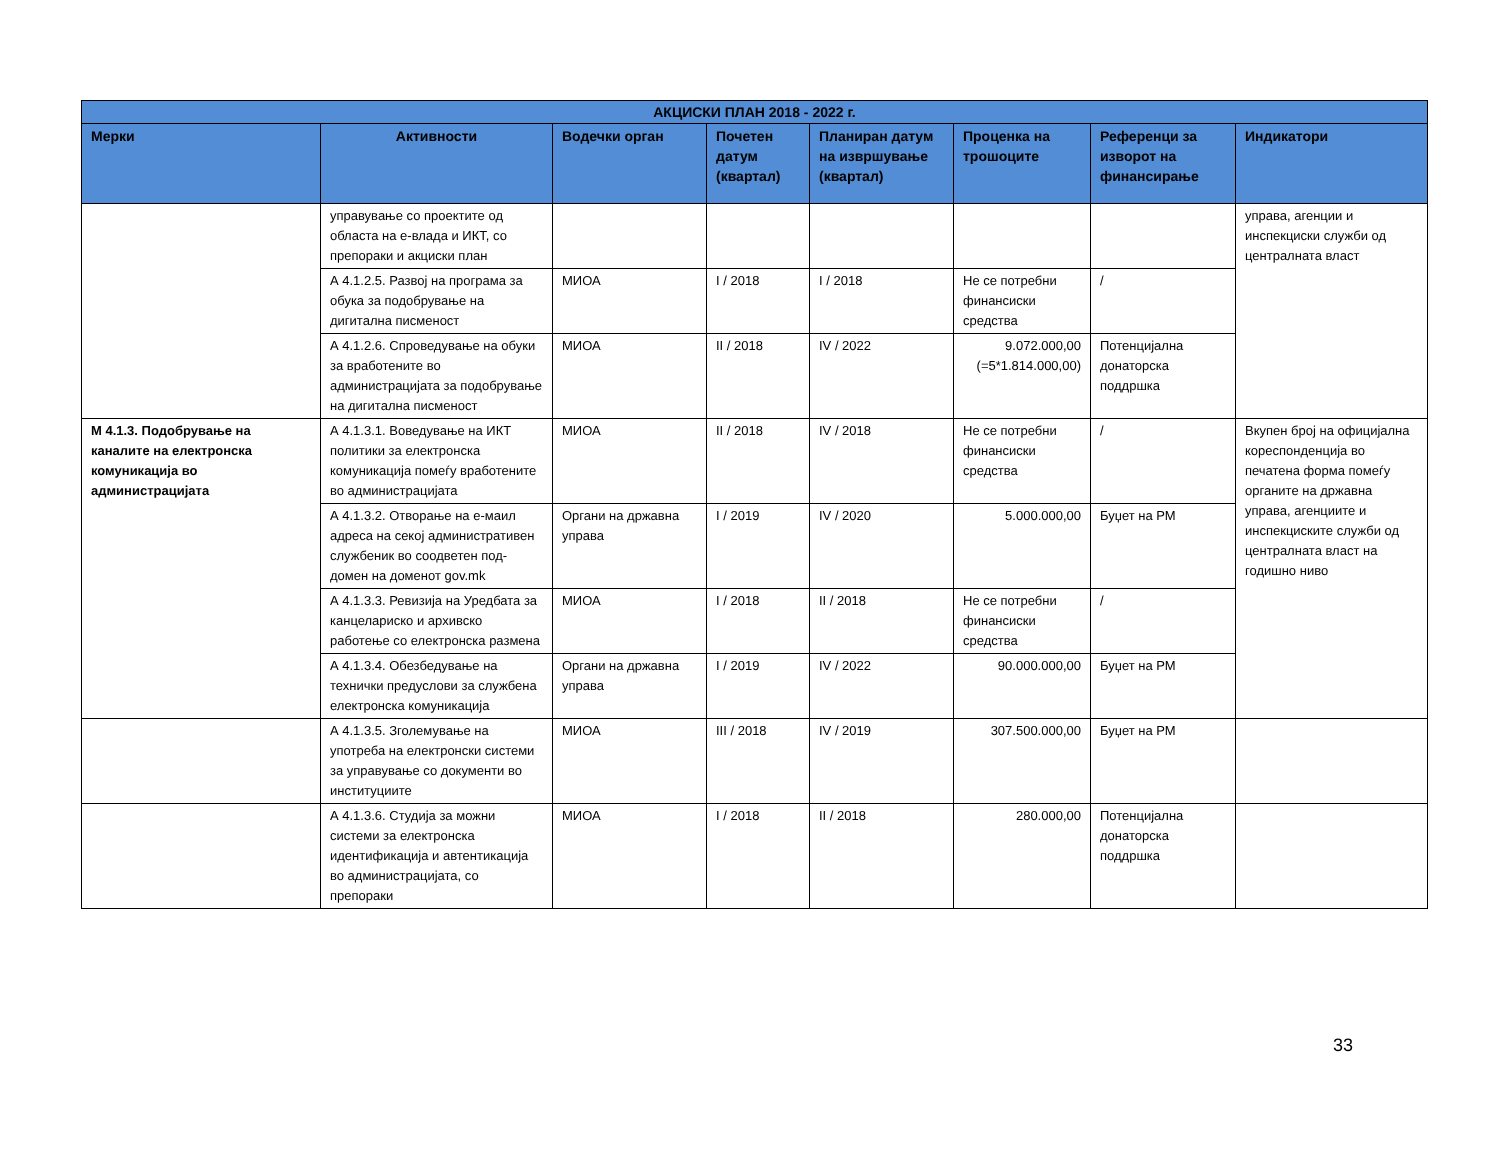| АКЦИСКИ ПЛАН 2018 - 2022 г. | | | | | | | |
| --- | --- | --- | --- | --- | --- | --- | --- |
| Мерки | Активности | Водечки орган | Почетен датум (квартал) | Планиран датум на извршување (квартал) | Проценка на трошоците | Референци за изворот на финансирање | Индикатори |
| | управување со проектите од областа на е-влада и ИКТ, со препораки и акциски план | | | | | | управа, агенции и инспекциски служби од централната власт |
| | А 4.1.2.5. Развој на програма за обука за подобрување на дигитална писменост | МИОА | I / 2018 | I / 2018 | Не се потребни финансиски средства | / | |
| | А 4.1.2.6. Спроведување на обуки за вработените во администрацијата за подобрување на дигитална писменост | МИОА | II / 2018 | IV / 2022 | 9.072.000,00 (=5*1.814.000,00) | Потенцијална донаторска поддршка | |
| М 4.1.3. Подобрување на каналите на електронска комуникација во администрацијата | А 4.1.3.1. Воведување на ИКТ политики за електронска комуникација помеѓу вработените во администрацијата | МИОА | II / 2018 | IV / 2018 | Не се потребни финансиски средства | / | Вкупен број на официјална кореспонденција во печатена форма помеѓу органите на државна управа, агенциите и инспекциските служби од централната власт на годишно ниво |
| | А 4.1.3.2. Отворање на е-маил адреса на секој административен службеник во соодветен под-домен на доменот gov.mk | Органи на државна управа | I / 2019 | IV / 2020 | 5.000.000,00 | Буџет на РМ | |
| | А 4.1.3.3. Ревизија на Уредбата за канцелариско и архивско работење со електронска размена | МИОА | I / 2018 | II / 2018 | Не се потребни финансиски средства | / | |
| | А 4.1.3.4. Обезбедување на технички предуслови за службена електронска комуникација | Органи на државна управа | I / 2019 | IV / 2022 | 90.000.000,00 | Буџет на РМ | |
| | А 4.1.3.5. Зголемување на употреба на електронски системи за управување со документи во институциите | МИОА | III / 2018 | IV / 2019 | 307.500.000,00 | Буџет на РМ | |
| | А 4.1.3.6. Студија за можни системи за електронска идентификација и автентикација во администрацијата, со препораки | МИОА | I / 2018 | II / 2018 | 280.000,00 | Потенцијална донаторска поддршка | |
33